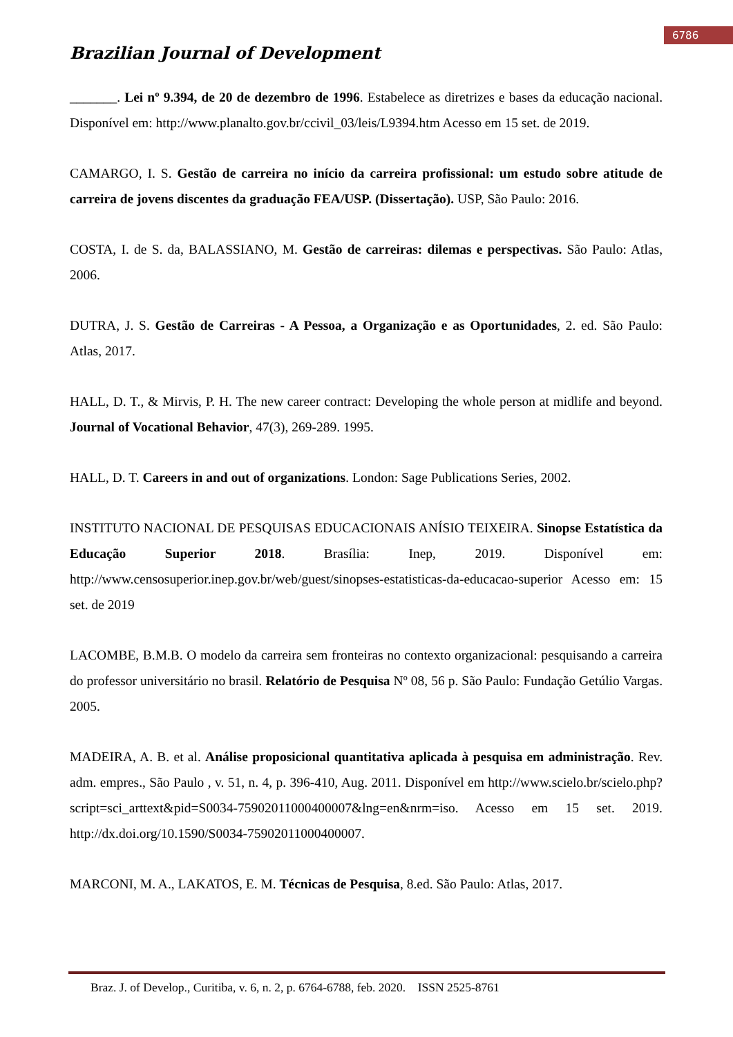6786
Brazilian Journal of Development
_______. Lei nº 9.394, de 20 de dezembro de 1996. Estabelece as diretrizes e bases da educação nacional. Disponível em: http://www.planalto.gov.br/ccivil_03/leis/L9394.htm Acesso em 15 set. de 2019.
CAMARGO, I. S. Gestão de carreira no início da carreira profissional: um estudo sobre atitude de carreira de jovens discentes da graduação FEA/USP. (Dissertação). USP, São Paulo: 2016.
COSTA, I. de S. da, BALASSIANO, M. Gestão de carreiras: dilemas e perspectivas. São Paulo: Atlas, 2006.
DUTRA, J. S. Gestão de Carreiras - A Pessoa, a Organização e as Oportunidades, 2. ed. São Paulo: Atlas, 2017.
HALL, D. T., & Mirvis, P. H. The new career contract: Developing the whole person at midlife and beyond. Journal of Vocational Behavior, 47(3), 269-289. 1995.
HALL, D. T. Careers in and out of organizations. London: Sage Publications Series, 2002.
INSTITUTO NACIONAL DE PESQUISAS EDUCACIONAIS ANÍSIO TEIXEIRA. Sinopse Estatística da Educação Superior 2018. Brasília: Inep, 2019. Disponível em: http://www.censosuperior.inep.gov.br/web/guest/sinopses-estatisticas-da-educacao-superior Acesso em: 15 set. de 2019
LACOMBE, B.M.B. O modelo da carreira sem fronteiras no contexto organizacional: pesquisando a carreira do professor universitário no brasil. Relatório de Pesquisa Nº 08, 56 p. São Paulo: Fundação Getúlio Vargas. 2005.
MADEIRA, A. B. et al. Análise proposicional quantitativa aplicada à pesquisa em administração. Rev. adm. empres., São Paulo , v. 51, n. 4, p. 396-410, Aug. 2011. Disponível em http://www.scielo.br/scielo.php?script=sci_arttext&pid=S0034-75902011000400007&lng=en&nrm=iso. Acesso em 15 set. 2019. http://dx.doi.org/10.1590/S0034-75902011000400007.
MARCONI, M. A., LAKATOS, E. M. Técnicas de Pesquisa, 8.ed. São Paulo: Atlas, 2017.
Braz. J. of Develop., Curitiba, v. 6, n. 2, p. 6764-6788, feb. 2020. ISSN 2525-8761